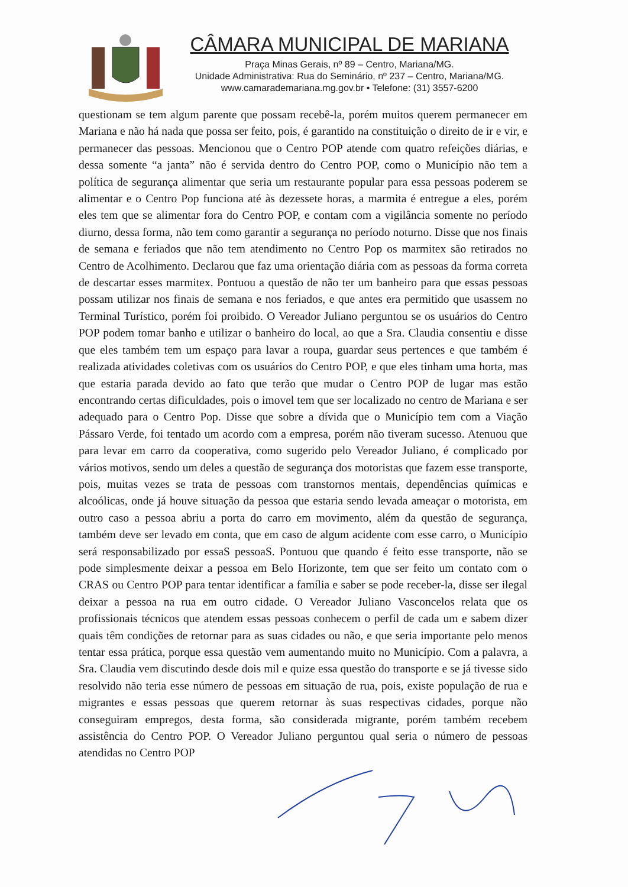CÂMARA MUNICIPAL DE MARIANA
Praça Minas Gerais, nº 89 – Centro, Mariana/MG.
Unidade Administrativa: Rua do Seminário, nº 237 – Centro, Mariana/MG.
www.camarademariana.mg.gov.br • Telefone: (31) 3557-6200
questionam se tem algum parente que possam recebê-la, porém muitos querem permanecer em Mariana e não há nada que possa ser feito, pois, é garantido na constituição o direito de ir e vir, e permanecer das pessoas. Mencionou que o Centro POP atende com quatro refeições diárias, e dessa somente “a janta” não é servida dentro do Centro POP, como o Município não tem a política de segurança alimentar que seria um restaurante popular para essa pessoas poderem se alimentar e o Centro Pop funciona até às dezessete horas, a marmita é entregue a eles, porém eles tem que se alimentar fora do Centro POP, e contam com a vigilância somente no período diurno, dessa forma, não tem como garantir a segurança no período noturno. Disse que nos finais de semana e feriados que não tem atendimento no Centro Pop os marmitex são retirados no Centro de Acolhimento. Declarou que faz uma orientação diária com as pessoas da forma correta de descartar esses marmitex. Pontuou a questão de não ter um banheiro para que essas pessoas possam utilizar nos finais de semana e nos feriados, e que antes era permitido que usassem no Terminal Turístico, porém foi proibido. O Vereador Juliano perguntou se os usuários do Centro POP podem tomar banho e utilizar o banheiro do local, ao que a Sra. Claudia consentiu e disse que eles também tem um espaço para lavar a roupa, guardar seus pertences e que também é realizada atividades coletivas com os usuários do Centro POP, e que eles tinham uma horta, mas que estaria parada devido ao fato que terão que mudar o Centro POP de lugar mas estão encontrando certas dificuldades, pois o imovel tem que ser localizado no centro de Mariana e ser adequado para o Centro Pop. Disse que sobre a dívida que o Município tem com a Viação Pássaro Verde, foi tentado um acordo com a empresa, porém não tiveram sucesso. Atenuou que para levar em carro da cooperativa, como sugerido pelo Vereador Juliano, é complicado por vários motivos, sendo um deles a questão de segurança dos motoristas que fazem esse transporte, pois, muitas vezes se trata de pessoas com transtornos mentais, dependências químicas e alcoólicas, onde já houve situação da pessoa que estaria sendo levada ameaçar o motorista, em outro caso a pessoa abriu a porta do carro em movimento, além da questão de segurança, também deve ser levado em conta, que em caso de algum acidente com esse carro, o Município será responsabilizado por essaS pessoaS. Pontuou que quando é feito esse transporte, não se pode simplesmente deixar a pessoa em Belo Horizonte, tem que ser feito um contato com o CRAS ou Centro POP para tentar identificar a família e saber se pode receber-la, disse ser ilegal deixar a pessoa na rua em outro cidade. O Vereador Juliano Vasconcelos relata que os profissionais técnicos que atendem essas pessoas conhecem o perfil de cada um e sabem dizer quais têm condições de retornar para as suas cidades ou não, e que seria importante pelo menos tentar essa prática, porque essa questão vem aumentando muito no Município. Com a palavra, a Sra. Claudia vem discutindo desde dois mil e quize essa questão do transporte e se já tivesse sido resolvido não teria esse número de pessoas em situação de rua, pois, existe população de rua e migrantes e essas pessoas que querem retornar às suas respectivas cidades, porque não conseguiram empregos, desta forma, são considerada migrante, porém também recebem assistência do Centro POP. O Vereador Juliano perguntou qual seria o número de pessoas atendidas no Centro POP